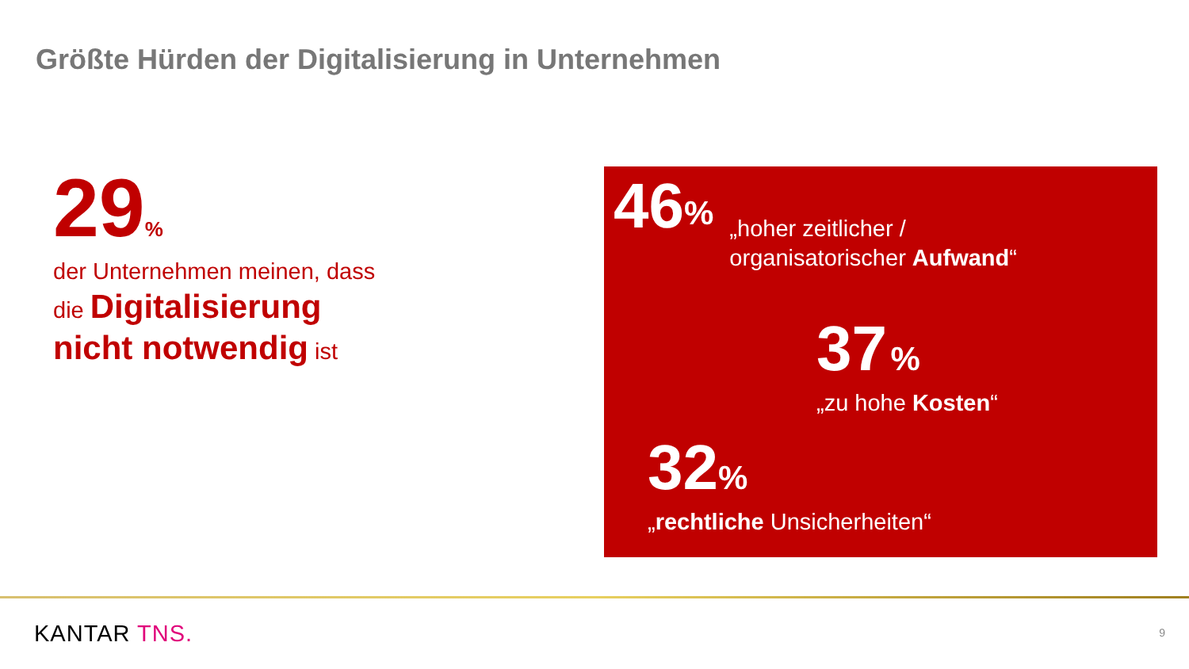Größte Hürden der Digitalisierung in Unternehmen
29%
der Unternehmen meinen, dass
die Digitalisierung
nicht notwendig ist
46%
„hoher zeitlicher /
organisatorischer Aufwand“
37 %
„zu hohe Kosten“
32%
„rechtliche Unsicherheiten“
KANTAR TNS. 9